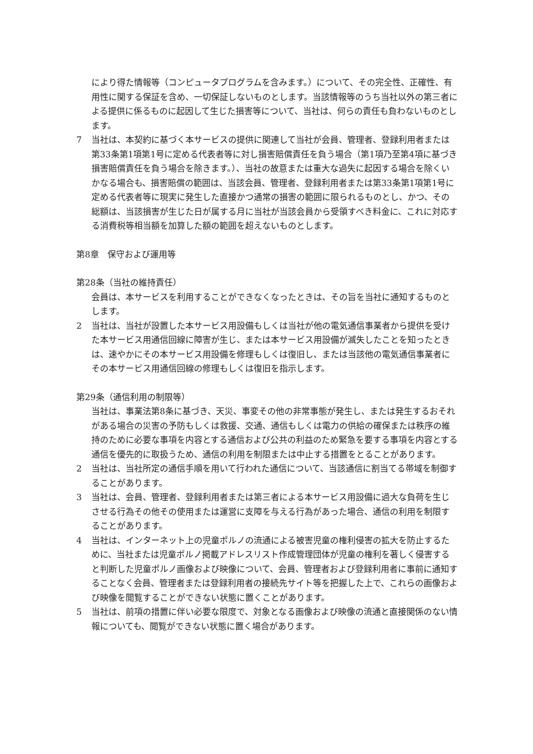により得た情報等（コンピュータプログラムを含みます。）について、その完全性、正確性、有用性に関する保証を含め、一切保証しないものとします。当該情報等のうち当社以外の第三者による提供に係るものに起因して生じた損害等について、当社は、何らの責任も負わないものとします。
7 当社は、本契約に基づく本サービスの提供に関連して当社が会員、管理者、登録利用者または第33条第1項第1号に定める代表者等に対し損害賠償責任を負う場合（第1項乃至第4項に基づき損害賠償責任を負う場合を除きます。）、当社の故意または重大な過失に起因する場合を除くいかなる場合も、損害賠償の範囲は、当該会員、管理者、登録利用者または第33条第1項第1号に定める代表者等に現実に発生した直接かつ通常の損害の範囲に限られるものとし、かつ、その総額は、当該損害が生じた日が属する月に当社が当該会員から受領すべき料金に、これに対応する消費税等相当額を加算した額の範囲を超えないものとします。
第8章　保守および運用等
第28条（当社の維持責任）
会員は、本サービスを利用することができなくなったときは、その旨を当社に通知するものとします。
2 当社は、当社が設置した本サービス用設備もしくは当社が他の電気通信事業者から提供を受けた本サービス用通信回線に障害が生じ、または本サービス用設備が滅失したことを知ったときは、速やかにその本サービス用設備を修理もしくは復旧し、または当該他の電気通信事業者にその本サービス用通信回線の修理もしくは復旧を指示します。
第29条（通信利用の制限等）
当社は、事業法第8条に基づき、天災、事変その他の非常事態が発生し、または発生するおそれがある場合の災害の予防もしくは救援、交通、通信もしくは電力の供給の確保または秩序の維持のために必要な事項を内容とする通信および公共の利益のため緊急を要する事項を内容とする通信を優先的に取扱うため、通信の利用を制限または中止する措置をとることがあります。
2 当社は、当社所定の通信手順を用いて行われた通信について、当該通信に割当てる帯域を制御することがあります。
3 当社は、会員、管理者、登録利用者または第三者による本サービス用設備に過大な負荷を生じさせる行為その他その使用または運営に支障を与える行為があった場合、通信の利用を制限することがあります。
4 当社は、インターネット上の児童ポルノの流通による被害児童の権利侵害の拡大を防止するために、当社または児童ポルノ掲載アドレスリスト作成管理団体が児童の権利を著しく侵害すると判断した児童ポルノ画像および映像について、会員、管理者および登録利用者に事前に通知することなく会員、管理者または登録利用者の接続先サイト等を把握した上で、これらの画像および映像を閲覧することができない状態に置くことがあります。
5 当社は、前項の措置に伴い必要な限度で、対象となる画像および映像の流通と直接関係のない情報についても、閲覧ができない状態に置く場合があります。